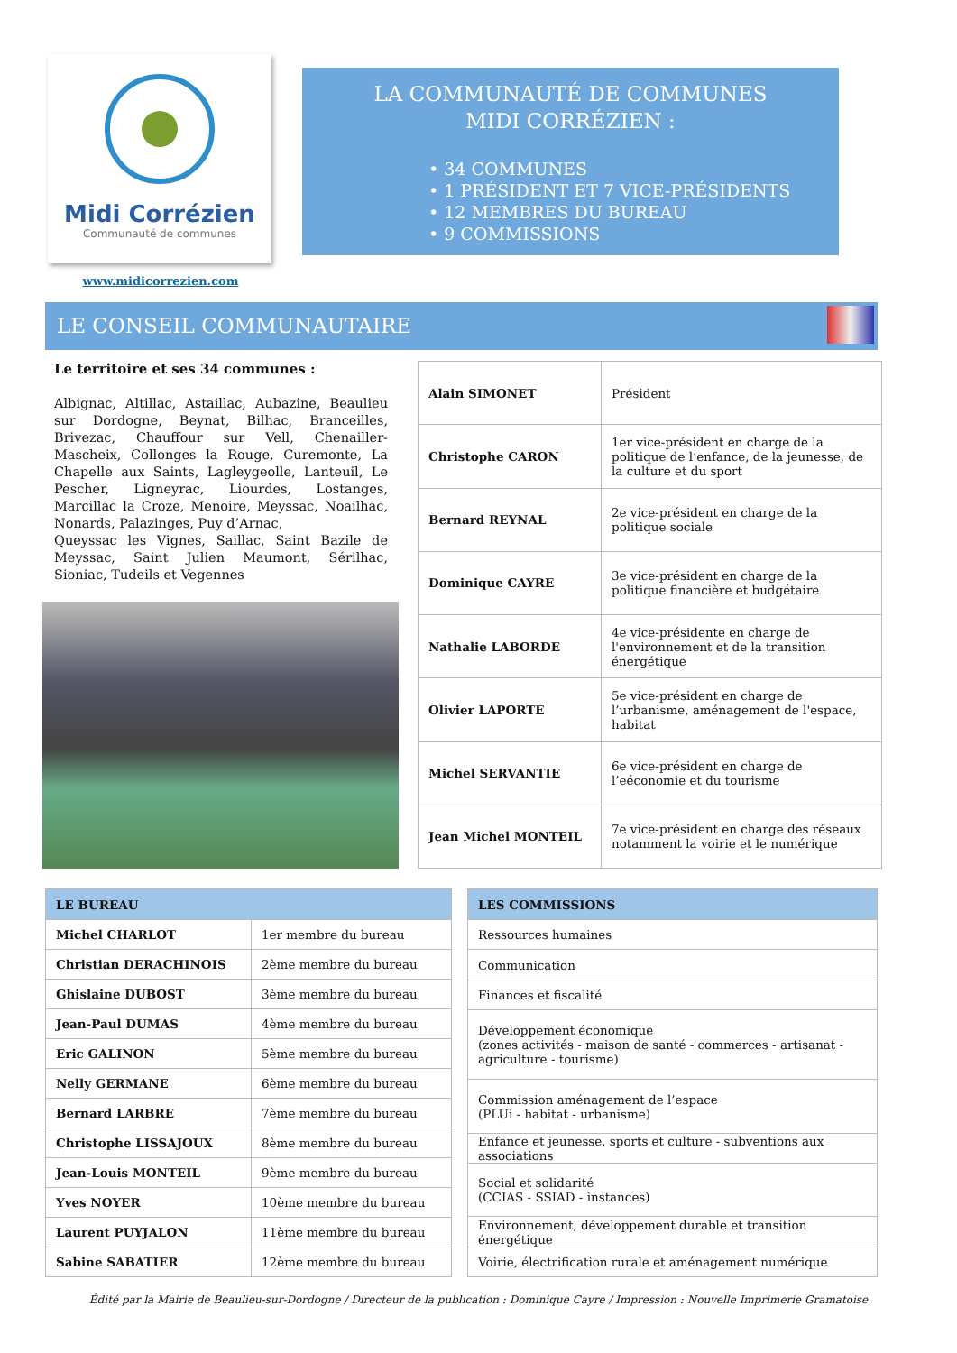Midi Corrézien
Communauté de communes
www.midicorrezien.com
LA COMMUNAUTÉ DE COMMUNES
MIDI CORRÉZIEN :
• 34 COMMUNES
• 1 PRÉSIDENT ET 7 VICE-PRÉSIDENTS
• 12 MEMBRES DU BUREAU
• 9 COMMISSIONS
LE CONSEIL COMMUNAUTAIRE
Le territoire et ses 34 communes :
Albignac, Altillac, Astaillac, Aubazine, Beaulieu sur Dordogne, Beynat, Bilhac, Branceilles, Brivezac, Chauffour sur Vell, Chenailler-Mascheix, Collonges la Rouge, Curemonte, La Chapelle aux Saints, Lagleygeolle, Lanteuil, Le Pescher, Ligneyrac, Liourdes, Lostanges, Marcillac la Croze, Menoire, Meyssac, Noailhac, Nonards, Palazinges, Puy d’Arnac,
Queyssac les Vignes, Saillac, Saint Bazile de Meyssac, Saint Julien Maumont, Sérilhac, Sioniac, Tudeils et Vegennes
| Alain SIMONET | Président |
| Christophe CARON | 1er vice-président en charge de la politique de l’enfance, de la jeunesse, de la culture et du sport |
| Bernard REYNAL | 2e vice-président en charge de la politique sociale |
| Dominique CAYRE | 3e vice-président en charge de la politique financière et budgétaire |
| Nathalie LABORDE | 4e vice-présidente en charge de l'environnement et de la transition énergétique |
| Olivier LAPORTE | 5e vice-président en charge de l’urbanisme, aménagement de l'espace, habitat |
| Michel SERVANTIE | 6e vice-président en charge de l’eéconomie et du tourisme |
| Jean Michel MONTEIL | 7e vice-président en charge des réseaux notamment la voirie et le numérique |
| LE BUREAU | |
| --- | --- |
| Michel CHARLOT | 1er membre du bureau |
| Christian DERACHINOIS | 2ème membre du bureau |
| Ghislaine DUBOST | 3ème membre du bureau |
| Jean-Paul DUMAS | 4ème membre du bureau |
| Eric GALINON | 5ème membre du bureau |
| Nelly GERMANE | 6ème membre du bureau |
| Bernard LARBRE | 7ème membre du bureau |
| Christophe LISSAJOUX | 8ème membre du bureau |
| Jean-Louis MONTEIL | 9ème membre du bureau |
| Yves NOYER | 10ème membre du bureau |
| Laurent PUYJALON | 11ème membre du bureau |
| Sabine SABATIER | 12ème membre du bureau |
| LES COMMISSIONS |
| --- |
| Ressources humaines |
| Communication |
| Finances et fiscalité |
| Développement économique (zones activités - maison de santé - commerces - artisanat - agriculture - tourisme) |
| Commission aménagement de l’espace (PLUi - habitat - urbanisme) |
| Enfance et jeunesse, sports et culture - subventions aux associations |
| Social et solidarité (CCIAS - SSIAD - instances) |
| Environnement, développement durable et transition énergétique |
| Voirie, électrification rurale et aménagement numérique |
Édité par la Mairie de Beaulieu-sur-Dordogne / Directeur de la publication : Dominique Cayre / Impression : Nouvelle Imprimerie Gramatoise